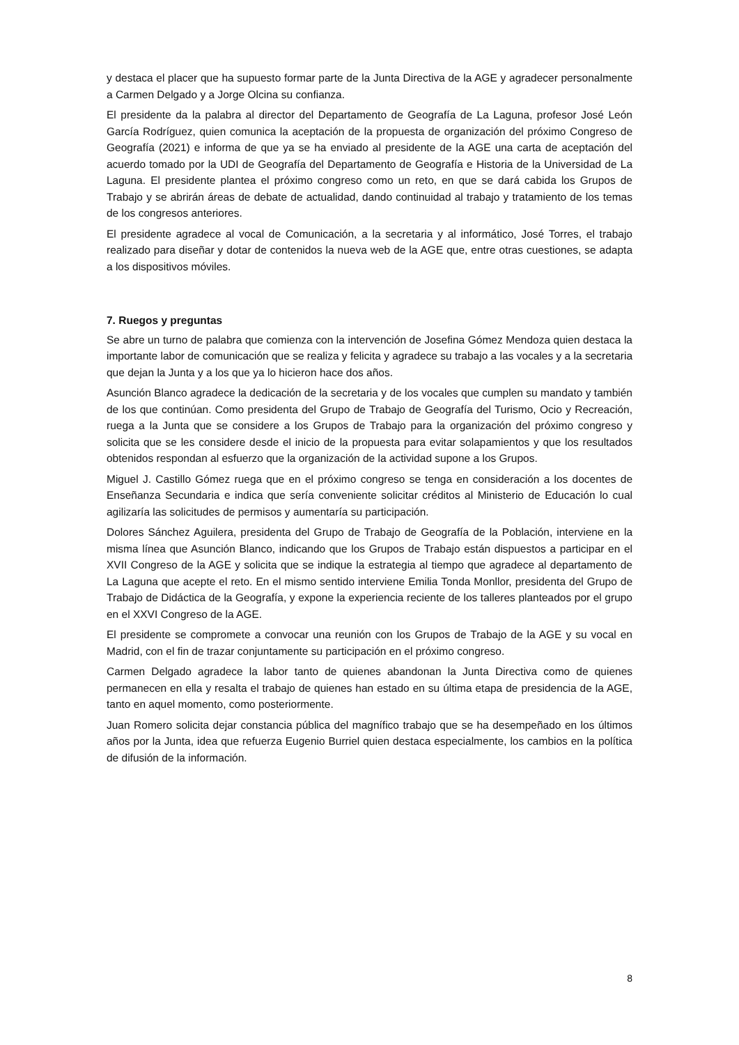y destaca el placer que ha supuesto formar parte de la Junta Directiva de la AGE y agradecer personalmente a Carmen Delgado y a Jorge Olcina su confianza.
El presidente da la palabra al director del Departamento de Geografía de La Laguna, profesor José León García Rodríguez, quien comunica la aceptación de la propuesta de organización del próximo Congreso de Geografía (2021) e informa de que ya se ha enviado al presidente de la AGE una carta de aceptación del acuerdo tomado por la UDI de Geografía del Departamento de Geografía e Historia de la Universidad de La Laguna. El presidente plantea el próximo congreso como un reto, en que se dará cabida los Grupos de Trabajo y se abrirán áreas de debate de actualidad, dando continuidad al trabajo y tratamiento de los temas de los congresos anteriores.
El presidente agradece al vocal de Comunicación, a la secretaria y al informático, José Torres, el trabajo realizado para diseñar y dotar de contenidos la nueva web de la AGE que, entre otras cuestiones, se adapta a los dispositivos móviles.
7. Ruegos y preguntas
Se abre un turno de palabra que comienza con la intervención de Josefina Gómez Mendoza quien destaca la importante labor de comunicación que se realiza y felicita y agradece su trabajo a las vocales y a la secretaria que dejan la Junta y a los que ya lo hicieron hace dos años.
Asunción Blanco agradece la dedicación de la secretaria y de los vocales que cumplen su mandato y también de los que continúan. Como presidenta del Grupo de Trabajo de Geografía del Turismo, Ocio y Recreación, ruega a la Junta que se considere a los Grupos de Trabajo para la organización del próximo congreso y solicita que se les considere desde el inicio de la propuesta para evitar solapamientos y que los resultados obtenidos respondan al esfuerzo que la organización de la actividad supone a los Grupos.
Miguel J. Castillo Gómez ruega que en el próximo congreso se tenga en consideración a los docentes de Enseñanza Secundaria e indica que sería conveniente solicitar créditos al Ministerio de Educación lo cual agilizaría las solicitudes de permisos y aumentaría su participación.
Dolores Sánchez Aguilera, presidenta del Grupo de Trabajo de Geografía de la Población, interviene en la misma línea que Asunción Blanco, indicando que los Grupos de Trabajo están dispuestos a participar en el XVII Congreso de la AGE y solicita que se indique la estrategia al tiempo que agradece al departamento de La Laguna que acepte el reto. En el mismo sentido interviene Emilia Tonda Monllor, presidenta del Grupo de Trabajo de Didáctica de la Geografía, y expone la experiencia reciente de los talleres planteados por el grupo en el XXVI Congreso de la AGE.
El presidente se compromete a convocar una reunión con los Grupos de Trabajo de la AGE y su vocal en Madrid, con el fin de trazar conjuntamente su participación en el próximo congreso.
Carmen Delgado agradece la labor tanto de quienes abandonan la Junta Directiva como de quienes permanecen en ella y resalta el trabajo de quienes han estado en su última etapa de presidencia de la AGE, tanto en aquel momento, como posteriormente.
Juan Romero solicita dejar constancia pública del magnífico trabajo que se ha desempeñado en los últimos años por la Junta, idea que refuerza Eugenio Burriel quien destaca especialmente, los cambios en la política de difusión de la información.
8